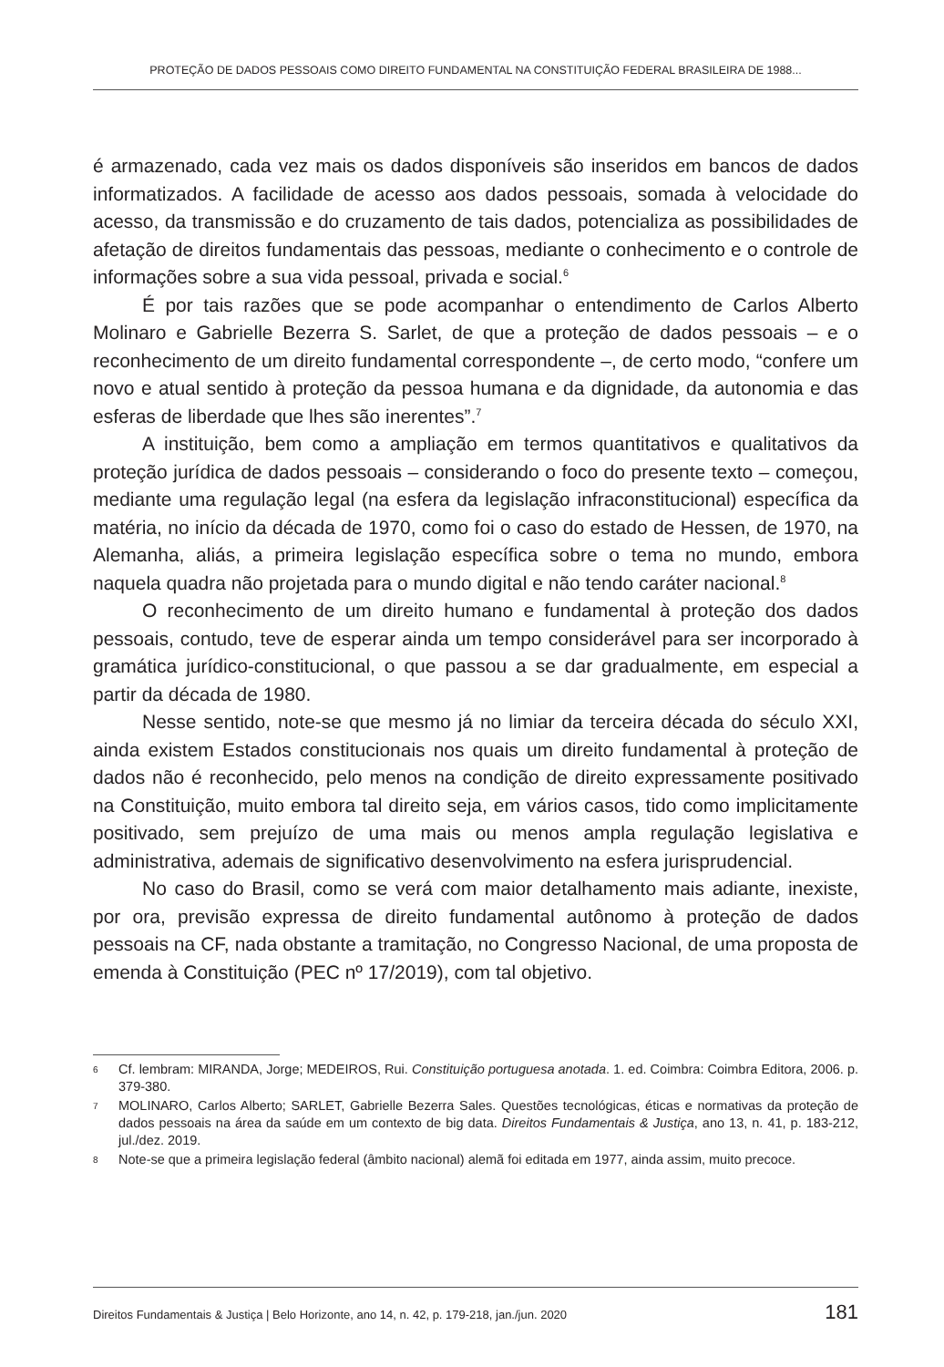PROTEÇÃO DE DADOS PESSOAIS COMO DIREITO FUNDAMENTAL NA CONSTITUIÇÃO FEDERAL BRASILEIRA DE 1988...
é armazenado, cada vez mais os dados disponíveis são inseridos em bancos de dados informatizados. A facilidade de acesso aos dados pessoais, somada à velocidade do acesso, da transmissão e do cruzamento de tais dados, potencializa as possibilidades de afetação de direitos fundamentais das pessoas, mediante o conhecimento e o controle de informações sobre a sua vida pessoal, privada e social.<sup>6</sup>
É por tais razões que se pode acompanhar o entendimento de Carlos Alberto Molinaro e Gabrielle Bezerra S. Sarlet, de que a proteção de dados pessoais – e o reconhecimento de um direito fundamental correspondente –, de certo modo, “confere um novo e atual sentido à proteção da pessoa humana e da dignidade, da autonomia e das esferas de liberdade que lhes são inerentes”.<sup>7</sup>
A instituição, bem como a ampliação em termos quantitativos e qualitativos da proteção jurídica de dados pessoais – considerando o foco do presente texto – começou, mediante uma regulação legal (na esfera da legislação infraconstitucional) específica da matéria, no início da década de 1970, como foi o caso do estado de Hessen, de 1970, na Alemanha, aliás, a primeira legislação específica sobre o tema no mundo, embora naquela quadra não projetada para o mundo digital e não tendo caráter nacional.<sup>8</sup>
O reconhecimento de um direito humano e fundamental à proteção dos dados pessoais, contudo, teve de esperar ainda um tempo considerável para ser incorporado à gramática jurídico-constitucional, o que passou a se dar gradualmente, em especial a partir da década de 1980.
Nesse sentido, note-se que mesmo já no limiar da terceira década do século XXI, ainda existem Estados constitucionais nos quais um direito fundamental à proteção de dados não é reconhecido, pelo menos na condição de direito expressamente positivado na Constituição, muito embora tal direito seja, em vários casos, tido como implicitamente positivado, sem prejuízo de uma mais ou menos ampla regulação legislativa e administrativa, ademais de significativo desenvolvimento na esfera jurisprudencial.
No caso do Brasil, como se verá com maior detalhamento mais adiante, inexiste, por ora, previsão expressa de direito fundamental autônomo à proteção de dados pessoais na CF, nada obstante a tramitação, no Congresso Nacional, de uma proposta de emenda à Constituição (PEC nº 17/2019), com tal objetivo.
6 Cf. lembram: MIRANDA, Jorge; MEDEIROS, Rui. Constituição portuguesa anotada. 1. ed. Coimbra: Coimbra Editora, 2006. p. 379-380.
7 MOLINARO, Carlos Alberto; SARLET, Gabrielle Bezerra Sales. Questões tecnológicas, éticas e normativas da proteção de dados pessoais na área da saúde em um contexto de big data. Direitos Fundamentais & Justiça, ano 13, n. 41, p. 183-212, jul./dez. 2019.
8 Note-se que a primeira legislação federal (âmbito nacional) alemã foi editada em 1977, ainda assim, muito precoce.
Direitos Fundamentais & Justiça | Belo Horizonte, ano 14, n. 42, p. 179-218, jan./jun. 2020 181